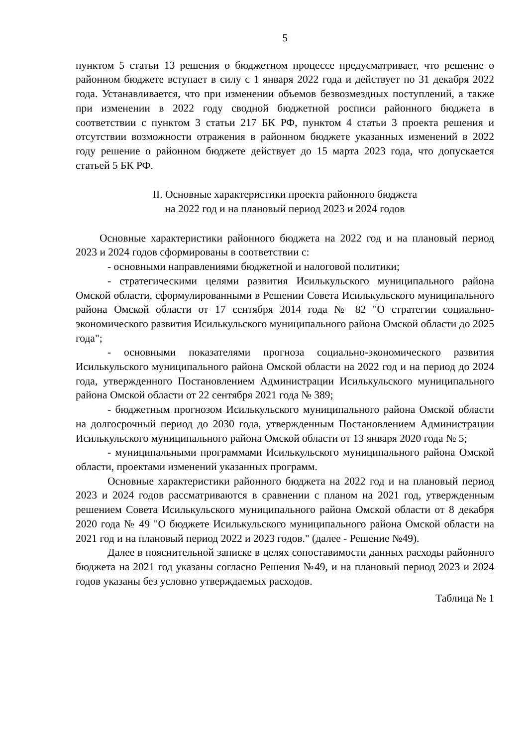5
пунктом 5 статьи 13 решения о бюджетном процессе предусматривает, что решение о районном бюджете вступает в силу с 1 января 2022 года и действует по 31 декабря 2022 года. Устанавливается, что при изменении объемов безвозмездных поступлений, а также при изменении в 2022 году сводной бюджетной росписи районного бюджета в соответствии с пунктом 3 статьи 217 БК РФ, пунктом 4 статьи 3 проекта решения и отсутствии возможности отражения в районном бюджете указанных изменений в 2022 году решение о районном бюджете действует до 15 марта 2023 года, что допускается статьей 5 БК РФ.
II. Основные характеристики проекта районного бюджета
на 2022 год и на плановый период 2023 и 2024 годов
Основные характеристики районного бюджета на 2022 год и на плановый период 2023 и 2024 годов сформированы в соответствии с:
- основными направлениями бюджетной и налоговой политики;
- стратегическими целями развития Исилькульского муниципального района Омской области, сформулированными в Решении Совета Исилькульского муниципального района Омской области от 17 сентября 2014 года № 82 "О стратегии социально-экономического развития Исилькульского муниципального района Омской области до 2025 года";
- основными показателями прогноза социально-экономического развития Исилькульского муниципального района Омской области на 2022 год и на период до 2024 года, утвержденного Постановлением Администрации Исилькульского муниципального района Омской области от 22 сентября 2021 года № 389;
- бюджетным прогнозом Исилькульского муниципального района Омской области на долгосрочный период до 2030 года, утвержденным Постановлением Администрации Исилькульского муниципального района Омской области от 13 января 2020 года № 5;
- муниципальными программами Исилькульского муниципального района Омской области, проектами изменений указанных программ.
Основные характеристики районного бюджета на 2022 год и на плановый период 2023 и 2024 годов рассматриваются в сравнении с планом на 2021 год, утвержденным решением Совета Исилькульского муниципального района Омской области от 8 декабря 2020 года № 49 "О бюджете Исилькульского муниципального района Омской области на 2021 год и на плановый период 2022 и 2023 годов." (далее - Решение №49).
Далее в пояснительной записке в целях сопоставимости данных расходы районного бюджета на 2021 год указаны согласно Решения №49, и на плановый период 2023 и 2024 годов указаны без условно утверждаемых расходов.
Таблица № 1